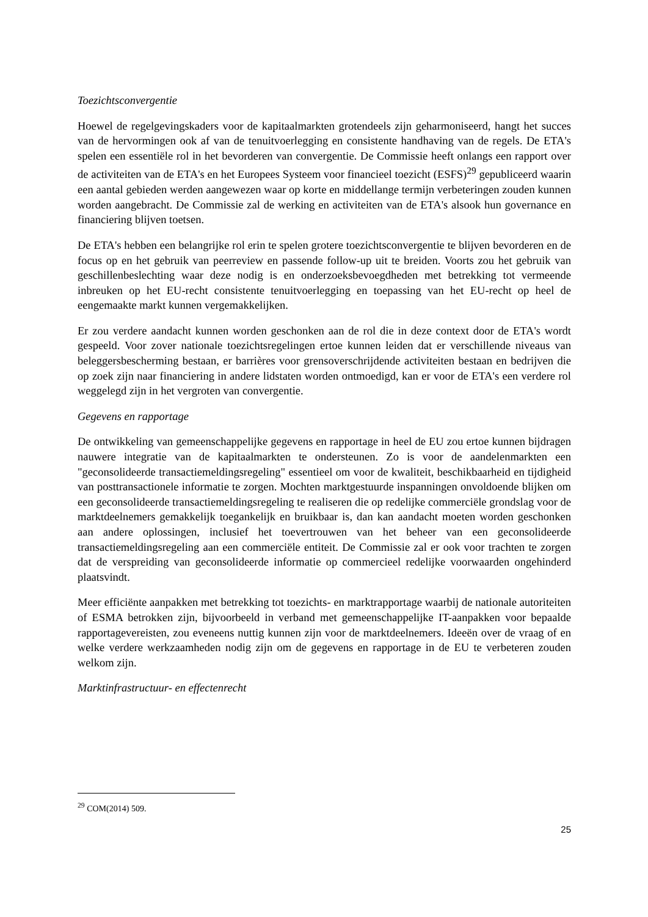Toezichtsconvergentie
Hoewel de regelgevingskaders voor de kapitaalmarkten grotendeels zijn geharmoniseerd, hangt het succes van de hervormingen ook af van de tenuitvoerlegging en consistente handhaving van de regels. De ETA's spelen een essentiële rol in het bevorderen van convergentie. De Commissie heeft onlangs een rapport over de activiteiten van de ETA's en het Europees Systeem voor financieel toezicht (ESFS)<sup>29</sup> gepubliceerd waarin een aantal gebieden werden aangewezen waar op korte en middellange termijn verbeteringen zouden kunnen worden aangebracht. De Commissie zal de werking en activiteiten van de ETA's alsook hun governance en financiering blijven toetsen.
De ETA's hebben een belangrijke rol erin te spelen grotere toezichtsconvergentie te blijven bevorderen en de focus op en het gebruik van peerreview en passende follow-up uit te breiden. Voorts zou het gebruik van geschillenbeslechting waar deze nodig is en onderzoeksbevoegdheden met betrekking tot vermeende inbreuken op het EU-recht consistente tenuitvoerlegging en toepassing van het EU-recht op heel de eengemaakte markt kunnen vergemakkelijken.
Er zou verdere aandacht kunnen worden geschonken aan de rol die in deze context door de ETA's wordt gespeeld. Voor zover nationale toezichtsregelingen ertoe kunnen leiden dat er verschillende niveaus van beleggersbescherming bestaan, er barrières voor grensoverschrijdende activiteiten bestaan en bedrijven die op zoek zijn naar financiering in andere lidstaten worden ontmoedigd, kan er voor de ETA's een verdere rol weggelegd zijn in het vergroten van convergentie.
Gegevens en rapportage
De ontwikkeling van gemeenschappelijke gegevens en rapportage in heel de EU zou ertoe kunnen bijdragen nauwere integratie van de kapitaalmarkten te ondersteunen. Zo is voor de aandelenmarkten een "geconsolideerde transactiemeldingsregeling" essentieel om voor de kwaliteit, beschikbaarheid en tijdigheid van posttransactionele informatie te zorgen. Mochten marktgestuurde inspanningen onvoldoende blijken om een geconsolideerde transactiemeldingsregeling te realiseren die op redelijke commerciële grondslag voor de marktdeelnemers gemakkelijk toegankelijk en bruikbaar is, dan kan aandacht moeten worden geschonken aan andere oplossingen, inclusief het toevertrouwen van het beheer van een geconsolideerde transactiemeldingsregeling aan een commerciële entiteit. De Commissie zal er ook voor trachten te zorgen dat de verspreiding van geconsolideerde informatie op commercieel redelijke voorwaarden ongehinderd plaatsvindt.
Meer efficiënte aanpakken met betrekking tot toezichts- en marktrapportage waarbij de nationale autoriteiten of ESMA betrokken zijn, bijvoorbeeld in verband met gemeenschappelijke IT-aanpakken voor bepaalde rapportagevereisten, zou eveneens nuttig kunnen zijn voor de marktdeelnemers. Ideeën over de vraag of en welke verdere werkzaamheden nodig zijn om de gegevens en rapportage in de EU te verbeteren zouden welkom zijn.
Marktinfrastructuur- en effectenrecht
<sup>29</sup> COM(2014) 509.
25